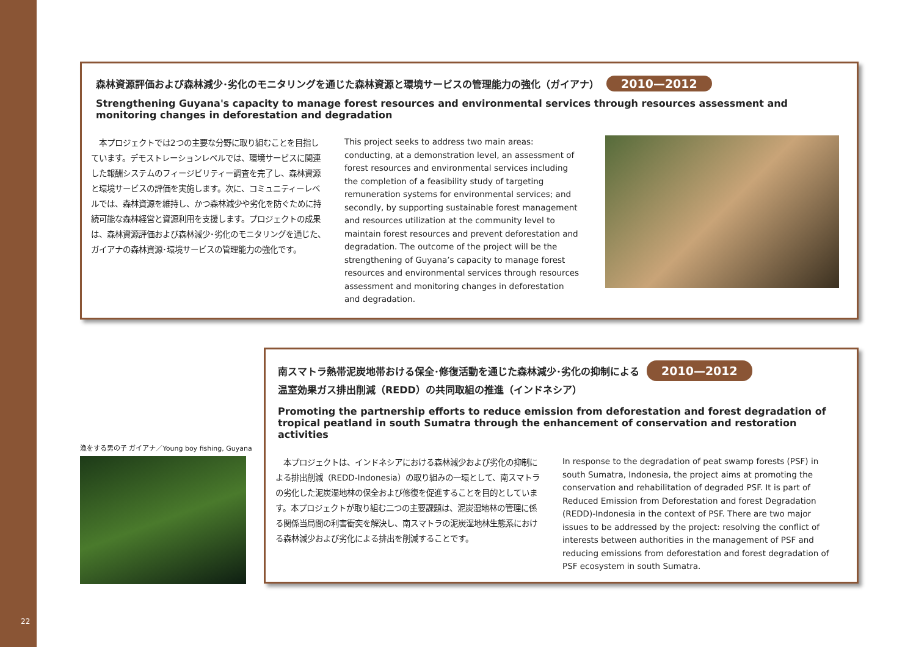22
森林資源評価および森林減少･劣化のモニタリングを通じた森林資源と環境サービスの管理能力の強化（ガイアナ） 2010—2012
Strengthening Guyana's capacity to manage forest resources and environmental services through resources assessment and monitoring changes in deforestation and degradation
　本プロジェクトでは2つの主要な分野に取り組むことを目指しています。デモストレーションレベルでは、環境サービスに関連した報酬システムのフィージビリティー調査を完了し、森林資源と環境サービスの評価を実施します。次に、コミュニティーレベルでは、森林資源を維持し、かつ森林減少や劣化を防ぐために持続可能な森林経営と資源利用を支援します。プロジェクトの成果は、森林資源評価および森林減少･劣化のモニタリングを通じた、ガイアナの森林資源･環境サービスの管理能力の強化です。
This project seeks to address two main areas: conducting, at a demonstration level, an assessment of forest resources and environmental services including the completion of a feasibility study of targeting remuneration systems for environmental services; and secondly, by supporting sustainable forest management and resources utilization at the community level to maintain forest resources and prevent deforestation and degradation. The outcome of the project will be the strengthening of Guyana’s capacity to manage forest resources and environmental services through resources assessment and monitoring changes in deforestation and degradation.
漁をする男の子 ガイアナ／Young boy fishing, Guyana
南スマトラ熱帯泥炭地帯おける保全･修復活動を通じた森林減少･劣化の抑制による 2010—2012
温室効果ガス排出削減（REDD）の共同取組の推進（インドネシア）
Promoting the partnership efforts to reduce emission from deforestation and forest degradation of tropical peatland in south Sumatra through the enhancement of conservation and restoration activities
　本プロジェクトは、インドネシアにおける森林減少および劣化の抑制による排出削減（REDD-Indonesia）の取り組みの一環として、南スマトラの劣化した泥炭湿地林の保全および修復を促進することを目的としています。本プロジェクトが取り組む二つの主要課題は、泥炭湿地林の管理に係る関係当局間の利害衝突を解決し、南スマトラの泥炭湿地林生態系における森林減少および劣化による排出を削減することです。
In response to the degradation of peat swamp forests (PSF) in south Sumatra, Indonesia, the project aims at promoting the conservation and rehabilitation of degraded PSF. It is part of Reduced Emission from Deforestation and forest Degradation (REDD)-Indonesia in the context of PSF. There are two major issues to be addressed by the project: resolving the conflict of interests between authorities in the management of PSF and reducing emissions from deforestation and forest degradation of PSF ecosystem in south Sumatra.